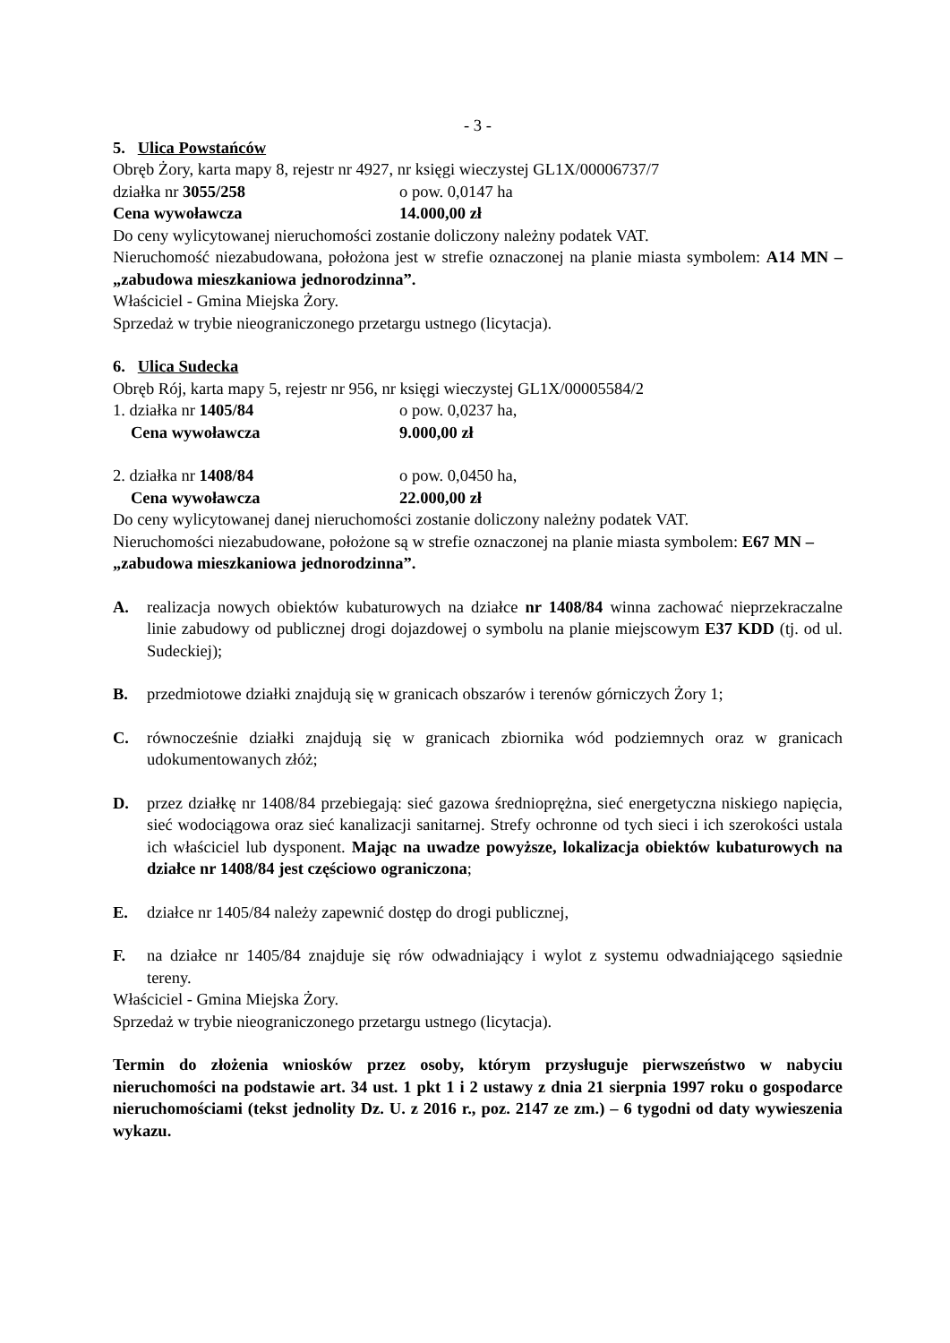- 3 -
5. Ulica Powstańców
Obręb Żory, karta mapy 8, rejestr nr 4927, nr księgi wieczystej GL1X/00006737/7
działka nr 3055/258 o pow. 0,0147 ha
Cena wywoławcza 14.000,00 zł
Do ceny wylicytowanej nieruchomości zostanie doliczony należny podatek VAT.
Nieruchomość niezabudowana, położona jest w strefie oznaczonej na planie miasta symbolem: A14 MN – „zabudowa mieszkaniowa jednorodzinna”.
Właściciel - Gmina Miejska Żory.
Sprzedaż w trybie nieograniczonego przetargu ustnego (licytacja).
6. Ulica Sudecka
Obręb Rój, karta mapy 5, rejestr nr 956, nr księgi wieczystej GL1X/00005584/2
1. działka nr 1405/84 o pow. 0,0237 ha,
Cena wywoławcza 9.000,00 zł
2. działka nr 1408/84 o pow. 0,0450 ha,
Cena wywoławcza 22.000,00 zł
Do ceny wylicytowanej danej nieruchomości zostanie doliczony należny podatek VAT.
Nieruchomości niezabudowane, położone są w strefie oznaczonej na planie miasta symbolem: E67 MN – „zabudowa mieszkaniowa jednorodzinna”.
A. realizacja nowych obiektów kubaturowych na działce nr 1408/84 winna zachować nieprzekraczalne linie zabudowy od publicznej drogi dojazdowej o symbolu na planie miejscowym E37 KDD (tj. od ul. Sudeckiej);
B. przedmiotowe działki znajdują się w granicach obszarów i terenów górniczych Żory 1;
C. równocześnie działki znajdują się w granicach zbiornika wód podziemnych oraz w granicach udokumentowanych złóż;
D. przez działkę nr 1408/84 przebiegają: sieć gazowa średnioprężna, sieć energetyczna niskiego napięcia, sieć wodociągowa oraz sieć kanalizacji sanitarnej. Strefy ochronne od tych sieci i ich szerokości ustala ich właściciel lub dysponent. Mając na uwadze powyższe, lokalizacja obiektów kubaturowych na działce nr 1408/84 jest częściowo ograniczona;
E. działce nr 1405/84 należy zapewnić dostęp do drogi publicznej,
F. na działce nr 1405/84 znajduje się rów odwadniający i wylot z systemu odwadniającego sąsiednie tereny.
Właściciel - Gmina Miejska Żory.
Sprzedaż w trybie nieograniczonego przetargu ustnego (licytacja).
Termin do złożenia wniosków przez osoby, którym przysługuje pierwszeństwo w nabyciu nieruchomości na podstawie art. 34 ust. 1 pkt 1 i 2 ustawy z dnia 21 sierpnia 1997 roku o gospodarce nieruchomościami (tekst jednolity Dz. U. z 2016 r., poz. 2147 ze zm.) – 6 tygodni od daty wywieszenia wykazu.